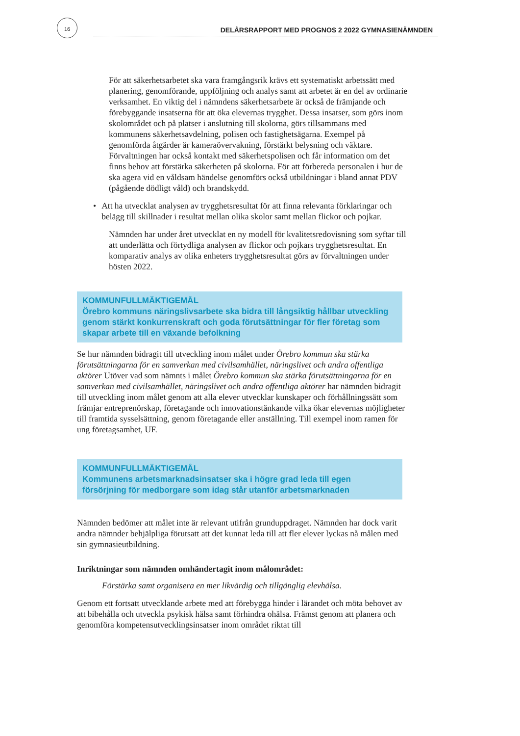16
DELÅRSRAPPORT MED PROGNOS 2 2022 GYMNASIENÄMNDEN
För att säkerhetsarbetet ska vara framgångsrik krävs ett systematiskt arbetssätt med planering, genomförande, uppföljning och analys samt att arbetet är en del av ordinarie verksamhet. En viktig del i nämndens säkerhetsarbete är också de främjande och förebyggande insatserna för att öka elevernas trygghet. Dessa insatser, som görs inom skolområdet och på platser i anslutning till skolorna, görs tillsammans med kommunens säkerhetsavdelning, polisen och fastighetsägarna. Exempel på genomförda åtgärder är kameraövervakning, förstärkt belysning och väktare. Förvaltningen har också kontakt med säkerhetspolisen och får information om det finns behov att förstärka säkerheten på skolorna. För att förbereda personalen i hur de ska agera vid en våldsam händelse genomförs också utbildningar i bland annat PDV (pågående dödligt våld) och brandskydd.
• Att ha utvecklat analysen av trygghetsresultat för att finna relevanta förklaringar och belägg till skillnader i resultat mellan olika skolor samt mellan flickor och pojkar.
Nämnden har under året utvecklat en ny modell för kvalitetsredovisning som syftar till att underlätta och förtydliga analysen av flickor och pojkars trygghetsresultat. En komparativ analys av olika enheters trygghetsresultat görs av förvaltningen under hösten 2022.
KOMMUNFULLMÄKTIGEMÅL
Örebro kommuns näringslivsarbete ska bidra till långsiktig hållbar utveckling genom stärkt konkurrenskraft och goda förutsättningar för fler företag som skapar arbete till en växande befolkning
Se hur nämnden bidragit till utveckling inom målet under Örebro kommun ska stärka förutsättningarna för en samverkan med civilsamhället, näringslivet och andra offentliga aktörer Utöver vad som nämnts i målet Örebro kommun ska stärka förutsättningarna för en samverkan med civilsamhället, näringslivet och andra offentliga aktörer har nämnden bidragit till utveckling inom målet genom att alla elever utvecklar kunskaper och förhållningssätt som främjar entreprenörskap, företagande och innovationstänkande vilka ökar elevernas möjligheter till framtida sysselsättning, genom företagande eller anställning. Till exempel inom ramen för ung företagsamhet, UF.
KOMMUNFULLMÄKTIGEMÅL
Kommunens arbetsmarknadsinsatser ska i högre grad leda till egen försörjning för medborgare som idag står utanför arbetsmarknaden
Nämnden bedömer att målet inte är relevant utifrån grunduppdraget. Nämnden har dock varit andra nämnder behjälpliga förutsatt att det kunnat leda till att fler elever lyckas nå målen med sin gymnasieutbildning.
Inriktningar som nämnden omhändertagit inom målområdet:
Förstärka samt organisera en mer likvärdig och tillgänglig elevhälsa.
Genom ett fortsatt utvecklande arbete med att förebygga hinder i lärandet och möta behovet av att bibehålla och utveckla psykisk hälsa samt förhindra ohälsa. Främst genom att planera och genomföra kompetensutvecklingsinsatser inom området riktat till